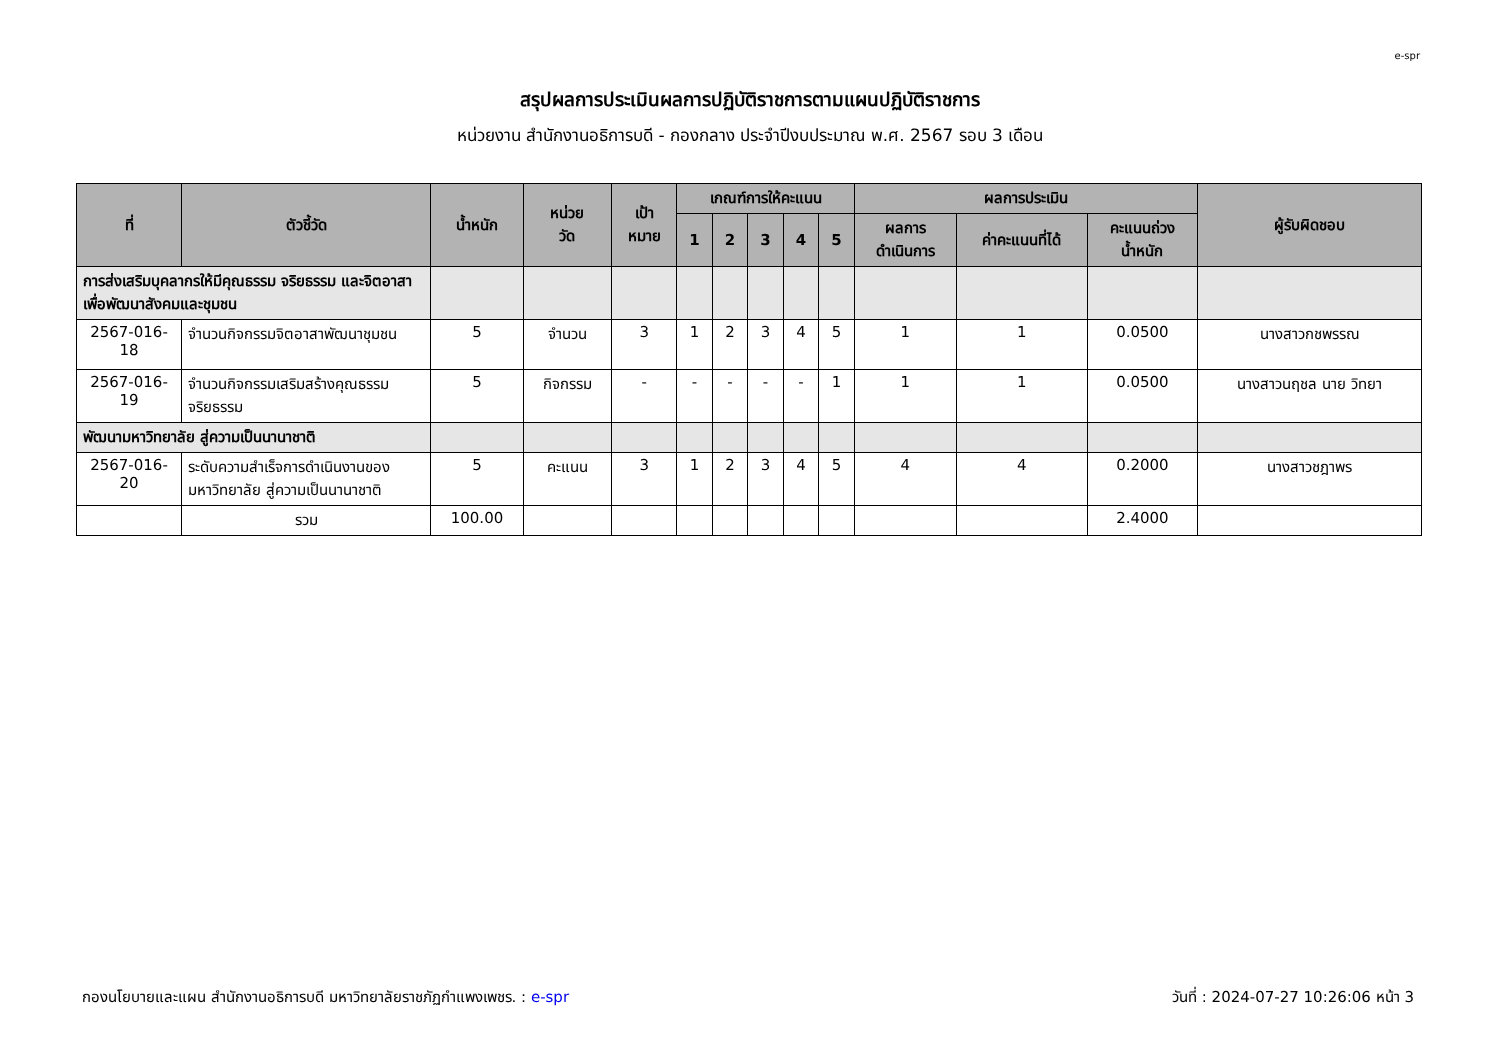e-spr
สรุปผลการประเมินผลการปฏิบัติราชการตามแผนปฏิบัติราชการ
หน่วยงาน สำนักงานอธิการบดี - กองกลาง ประจำปีงบประมาณ พ.ศ. 2567 รอบ 3 เดือน
| ที่ | ตัวชี้วัด | น้ำหนัก | หน่วย วัด | เป้า หมาย | เกณฑ์การให้คะแนน | | | | | ผลการประเมิน | | | ผู้รับผิดชอบ |
| --- | --- | --- | --- | --- | --- | --- | --- | --- | --- | --- | --- | --- | --- |
| | | | | | 1 | 2 | 3 | 4 | 5 | ผลการ ดำเนินการ | ค่าคะแนนที่ได้ | คะแนนถ่วง น้ำหนัก | |
| การส่งเสริมบุคลากรให้มีคุณธรรม จริยธรรม และจิตอาสาเพื่อพัฒนาสังคมและชุมชน | | | | | | | | | | | | | |
| 2567-016-18 | จำนวนกิจกรรมจิตอาสาพัฒนาชุมชน | 5 | จำนวน | 3 | 1 | 2 | 3 | 4 | 5 | 1 | 1 | 0.0500 | นางสาวกชพรรณ |
| 2567-016-19 | จำนวนกิจกรรมเสริมสร้างคุณธรรม จริยธรรม | 5 | กิจกรรม | - | - | - | - | - | 1 | 1 | 1 | 0.0500 | นางสาวนฤชล นาย วิทยา |
| พัฒนามหาวิทยาลัย สู่ความเป็นนานาชาติ | | | | | | | | | | | | | |
| 2567-016-20 | ระดับความสำเร็จการดำเนินงานของมหาวิทยาลัย สู่ความเป็นนานาชาติ | 5 | คะแนน | 3 | 1 | 2 | 3 | 4 | 5 | 4 | 4 | 0.2000 | นางสาวชฎาพร |
| | รวม | 100.00 | | | | | | | | | | 2.4000 | |
กองนโยบายและแผน สำนักงานอธิการบดี มหาวิทยาลัยราชภัฏกำแพงเพชร. : e-spr วันที่ : 2024-07-27 10:26:06 หน้า 3